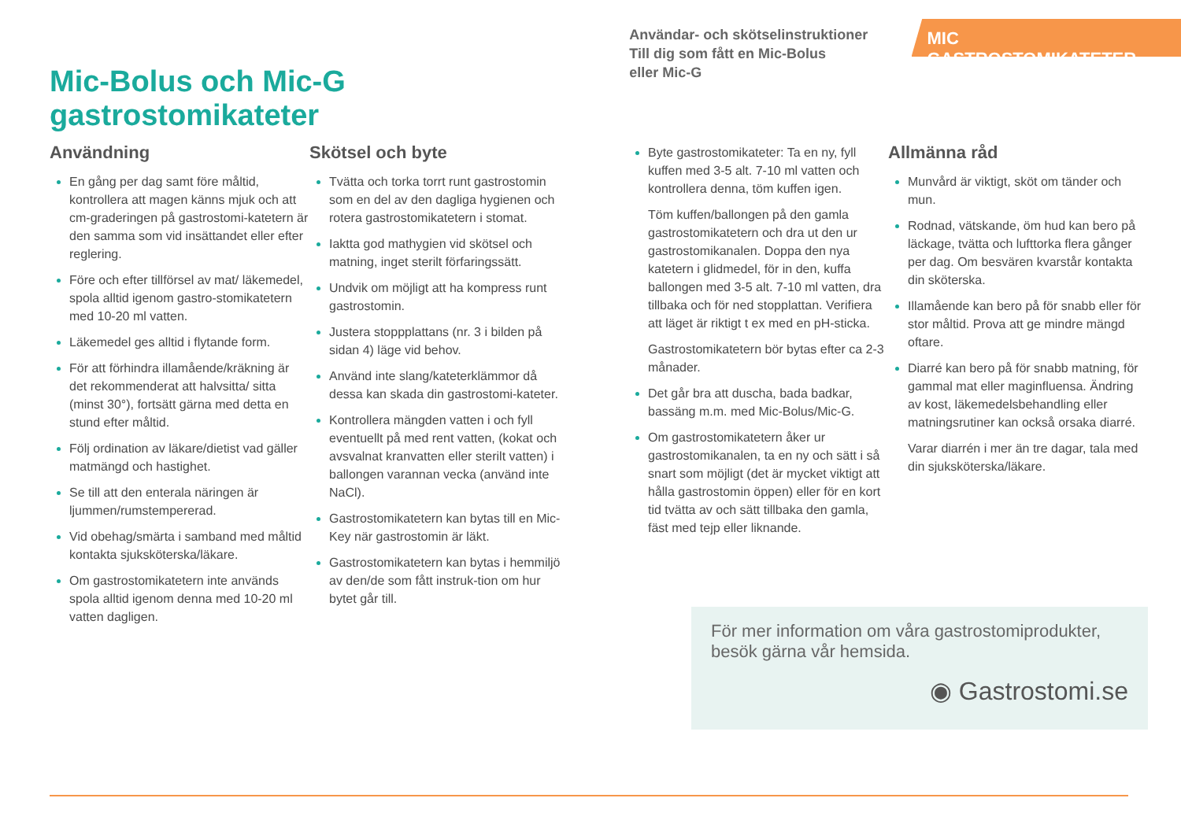Mic-Bolus och Mic-G gastrostomikateter
Användar- och skötselinstruktioner
Till dig som fått en Mic-Bolus
eller Mic-G
MIC GASTROSTOMIKATETER
Användning
En gång per dag samt före måltid, kontrollera att magen känns mjuk och att cm-graderingen på gastrostomi-katetern är den samma som vid insättandet eller efter reglering.
Före och efter tillförsel av mat/ läkemedel, spola alltid igenom gastro-stomikatetern med 10-20 ml vatten.
Läkemedel ges alltid i flytande form.
För att förhindra illamående/kräkning är det rekommenderat att halvsitta/ sitta (minst 30°), fortsätt gärna med detta en stund efter måltid.
Följ ordination av läkare/dietist vad gäller matmängd och hastighet.
Se till att den enterala näringen är ljummen/rumstempererad.
Vid obehag/smärta i samband med måltid kontakta sjuksköterska/läkare.
Om gastrostomikatetern inte används spola alltid igenom denna med 10-20 ml vatten dagligen.
Skötsel och byte
Tvätta och torka torrt runt gastrostomin som en del av den dagliga hygienen och rotera gastrostomikatetern i stomat.
Iaktta god mathygien vid skötsel och matning, inget sterilt förfaringssätt.
Undvik om möjligt att ha kompress runt gastrostomin.
Justera stoppplattans (nr. 3 i bilden på sidan 4) läge vid behov.
Använd inte slang/kateterklämmor då dessa kan skada din gastrostomi-kateter.
Kontrollera mängden vatten i och fyll eventuellt på med rent vatten, (kokat och avsvalnat kranvatten eller sterilt vatten) i ballongen varannan vecka (använd inte NaCl).
Gastrostomikatetern kan bytas till en Mic-Key när gastrostomin är läkt.
Gastrostomikatetern kan bytas i hemmiljö av den/de som fått instruk-tion om hur bytet går till.
Byte gastrostomikateter: Ta en ny, fyll kuffen med 3-5 alt. 7-10 ml vatten och kontrollera denna, töm kuffen igen.
Töm kuffen/ballongen på den gamla gastrostomikatetern och dra ut den ur gastrostomikanalen. Doppa den nya katetern i glidmedel, för in den, kuffa ballongen med 3-5 alt. 7-10 ml vatten, dra tillbaka och för ned stopplattan. Verifiera att läget är riktigt t ex med en pH-sticka.
Gastrostomikatetern bör bytas efter ca 2-3 månader.
Det går bra att duscha, bada badkar, bassäng m.m. med Mic-Bolus/Mic-G.
Om gastrostomikatetern åker ur gastrostomikanalen, ta en ny och sätt i så snart som möjligt (det är mycket viktigt att hålla gastrostomin öppen) eller för en kort tid tvätta av och sätt tillbaka den gamla, fäst med tejp eller liknande.
Allmänna råd
Munvård är viktigt, sköt om tänder och mun.
Rodnad, vätskande, öm hud kan bero på läckage, tvätta och lufttorka flera gånger per dag. Om besvären kvarstår kontakta din sköterska.
Illamående kan bero på för snabb eller för stor måltid. Prova att ge mindre mängd oftare.
Diarré kan bero på för snabb matning, för gammal mat eller maginfluensa. Ändring av kost, läkemedelsbehandling eller matningsrutiner kan också orsaka diarré.
Varar diarrén i mer än tre dagar, tala med din sjuksköterska/läkare.
För mer information om våra gastrostomiprodukter, besök gärna vår hemsida.
◉ Gastrostomi.se